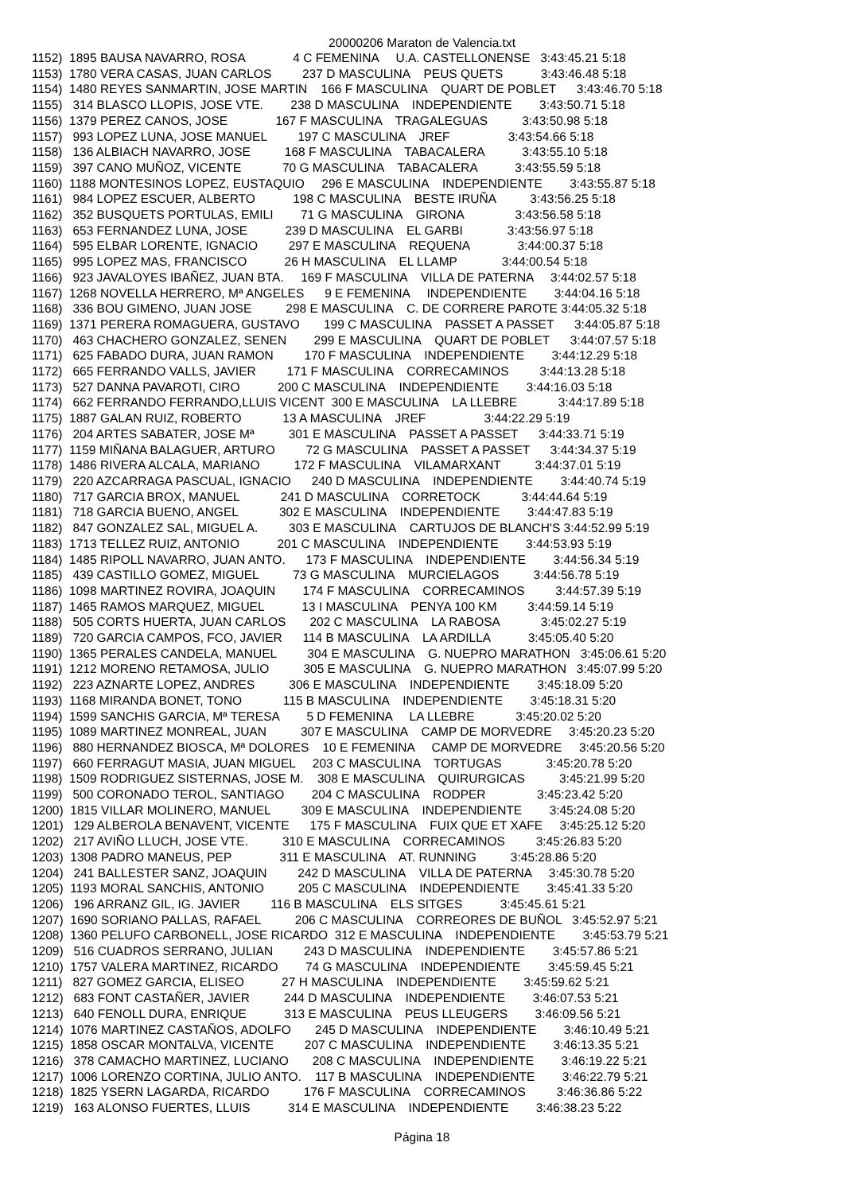20000206 Maraton de Valencia.txt
1152)  1895 BAUSA NAVARRO, ROSA              4 C FEMENINA     U.A. CASTELLONENSE   3:43:45.21 5:18
1153)  1780 VERA CASAS, JUAN CARLOS         237 D MASCULINA    PEUS QUETS           3:43:46.48 5:18
1154)  1480 REYES SANMARTIN, JOSE MARTIN    166 F MASCULINA    QUART DE POBLET      3:43:46.70 5:18
1155)   314 BLASCO LLOPIS, JOSE VTE.        238 D MASCULINA    INDEPENDIENTE        3:43:50.71 5:18
1156)  1379 PEREZ CANOS, JOSE              167 F MASCULINA    TRAGALEGUAS          3:43:50.98 5:18
1157)   993 LOPEZ LUNA, JOSE MANUEL         197 C MASCULINA    JREF                 3:43:54.66 5:18
1158)   136 ALBIACH NAVARRO, JOSE          168 F MASCULINA    TABACALERA           3:43:55.10 5:18
1159)   397 CANO MUÑOZ, VICENTE            70 G MASCULINA    TABACALERA           3:43:55.59 5:18
1160)  1188 MONTESINOS LOPEZ, EUSTAQUIO     296 E MASCULINA    INDEPENDIENTE        3:43:55.87 5:18
1161)   984 LOPEZ ESCUER, ALBERTO           198 C MASCULINA    BESTE IRUÑA          3:43:56.25 5:18
1162)   352 BUSQUETS PORTULAS, EMILI        71 G MASCULINA    GIRONA               3:43:56.58 5:18
1163)   653 FERNANDEZ LUNA, JOSE           239 D MASCULINA    EL GARBI             3:43:56.97 5:18
1164)   595 ELBAR LORENTE, IGNACIO         297 E MASCULINA    REQUENA              3:44:00.37 5:18
1165)   995 LOPEZ MAS, FRANCISCO           26 H MASCULINA    EL LLAMP             3:44:00.54 5:18
1166)   923 JAVALOYES IBAÑEZ, JUAN BTA.     169 F MASCULINA    VILLA DE PATERNA     3:44:02.57 5:18
1167)  1268 NOVELLA HERRERO, Mª ANGELES      9 E FEMENINA     INDEPENDIENTE        3:44:04.16 5:18
1168)   336 BOU GIMENO, JUAN JOSE          298 E MASCULINA    C. DE CORRERE PAROTE 3:44:05.32 5:18
1169)  1371 PERERA ROMAGUERA, GUSTAVO       199 C MASCULINA    PASSET A PASSET      3:44:05.87 5:18
1170)   463 CHACHERO GONZALEZ, SENEN        299 E MASCULINA    QUART DE POBLET      3:44:07.57 5:18
1171)   625 FABADO DURA, JUAN RAMON         170 F MASCULINA    INDEPENDIENTE        3:44:12.29 5:18
1172)   665 FERRANDO VALLS, JAVIER         171 F MASCULINA    CORRECAMINOS         3:44:13.28 5:18
1173)   527 DANNA PAVAROTI, CIRO           200 C MASCULINA    INDEPENDIENTE        3:44:16.03 5:18
1174)   662 FERRANDO FERRANDO,LLUIS VICENT  300 E MASCULINA    LA LLEBRE            3:44:17.89 5:18
1175)  1887 GALAN RUIZ, ROBERTO            13 A MASCULINA    JREF                 3:44:22.29 5:19
1176)   204 ARTES SABATER, JOSE Mª          301 E MASCULINA    PASSET A PASSET      3:44:33.71 5:19
1177)  1159 MIÑANA BALAGUER, ARTURO         72 G MASCULINA    PASSET A PASSET      3:44:34.37 5:19
1178)  1486 RIVERA ALCALA, MARIANO          172 F MASCULINA    VILAMARXANT          3:44:37.01 5:19
1179)   220 AZCARRAGA PASCUAL, IGNACIO      240 D MASCULINA    INDEPENDIENTE        3:44:40.74 5:19
1180)   717 GARCIA BROX, MANUEL            241 D MASCULINA    CORRETOCK            3:44:44.64 5:19
1181)   718 GARCIA BUENO, ANGEL            302 E MASCULINA    INDEPENDIENTE        3:44:47.83 5:19
1182)   847 GONZALEZ SAL, MIGUEL A.         303 E MASCULINA    CARTUJOS DE BLANCH'S 3:44:52.99 5:19
1183)  1713 TELLEZ RUIZ, ANTONIO           201 C MASCULINA    INDEPENDIENTE        3:44:53.93 5:19
1184)  1485 RIPOLL NAVARRO, JUAN ANTO.      173 F MASCULINA    INDEPENDIENTE        3:44:56.34 5:19
1185)   439 CASTILLO GOMEZ, MIGUEL          73 G MASCULINA    MURCIELAGOS          3:44:56.78 5:19
1186)  1098 MARTINEZ ROVIRA, JOAQUIN        174 F MASCULINA    CORRECAMINOS         3:44:57.39 5:19
1187)  1465 RAMOS MARQUEZ, MIGUEL           13 I MASCULINA    PENYA 100 KM         3:44:59.14 5:19
1188)   505 CORTS HUERTA, JUAN CARLOS       202 C MASCULINA    LA RABOSA            3:45:02.27 5:19
1189)   720 GARCIA CAMPOS, FCO, JAVIER      114 B MASCULINA    LA ARDILLA           3:45:05.40 5:20
1190)  1365 PERALES CANDELA, MANUEL         304 E MASCULINA    G. NUEPRO MARATHON   3:45:06.61 5:20
1191)  1212 MORENO RETAMOSA, JULIO          305 E MASCULINA    G. NUEPRO MARATHON   3:45:07.99 5:20
1192)   223 AZNARTE LOPEZ, ANDRES          306 E MASCULINA    INDEPENDIENTE        3:45:18.09 5:20
1193)  1168 MIRANDA BONET, TONO            115 B MASCULINA    INDEPENDIENTE        3:45:18.31 5:20
1194)  1599 SANCHIS GARCIA, Mª TERESA        5 D FEMENINA     LA LLEBRE            3:45:20.02 5:20
1195)  1089 MARTINEZ MONREAL, JUAN          307 E MASCULINA    CAMP DE MORVEDRE     3:45:20.23 5:20
1196)   880 HERNANDEZ BIOSCA, Mª DOLORES    10 E FEMENINA     CAMP DE MORVEDRE     3:45:20.56 5:20
1197)   660 FERRAGUT MASIA, JUAN MIGUEL     203 C MASCULINA    TORTUGAS             3:45:20.78 5:20
1198)  1509 RODRIGUEZ SISTERNAS, JOSE M.    308 E MASCULINA    QUIRURGICAS          3:45:21.99 5:20
1199)   500 CORONADO TEROL, SANTIAGO        204 C MASCULINA    RODPER               3:45:23.42 5:20
1200)  1815 VILLAR MOLINERO, MANUEL         309 E MASCULINA    INDEPENDIENTE        3:45:24.08 5:20
1201)   129 ALBEROLA BENAVENT, VICENTE      175 F MASCULINA    FUIX QUE ET XAFE     3:45:25.12 5:20
1202)   217 AVIÑO LLUCH, JOSE VTE.          310 E MASCULINA    CORRECAMINOS         3:45:26.83 5:20
1203)  1308 PADRO MANEUS, PEP              311 E MASCULINA    AT. RUNNING          3:45:28.86 5:20
1204)   241 BALLESTER SANZ, JOAQUIN         242 D MASCULINA    VILLA DE PATERNA     3:45:30.78 5:20
1205)  1193 MORAL SANCHIS, ANTONIO          205 C MASCULINA    INDEPENDIENTE        3:45:41.33 5:20
1206)   196 ARRANZ GIL, IG. JAVIER         116 B MASCULINA    ELS SITGES           3:45:45.61 5:21
1207)  1690 SORIANO PALLAS, RAFAEL          206 C MASCULINA    CORREORES DE BUÑOL   3:45:52.97 5:21
1208)  1360 PELUFO CARBONELL, JOSE RICARDO  312 E MASCULINA    INDEPENDIENTE        3:45:53.79 5:21
1209)   516 CUADROS SERRANO, JULIAN         243 D MASCULINA    INDEPENDIENTE        3:45:57.86 5:21
1210)  1757 VALERA MARTINEZ, RICARDO        74 G MASCULINA    INDEPENDIENTE        3:45:59.45 5:21
1211)   827 GOMEZ GARCIA, ELISEO           27 H MASCULINA    INDEPENDIENTE        3:45:59.62 5:21
1212)   683 FONT CASTAÑER, JAVIER          244 D MASCULINA    INDEPENDIENTE        3:46:07.53 5:21
1213)   640 FENOLL DURA, ENRIQUE           313 E MASCULINA    PEUS LLEUGERS        3:46:09.56 5:21
1214)  1076 MARTINEZ CASTAÑOS, ADOLFO       245 D MASCULINA    INDEPENDIENTE        3:46:10.49 5:21
1215)  1858 OSCAR MONTALVA, VICENTE         207 C MASCULINA    INDEPENDIENTE        3:46:13.35 5:21
1216)   378 CAMACHO MARTINEZ, LUCIANO       208 C MASCULINA    INDEPENDIENTE        3:46:19.22 5:21
1217)  1006 LORENZO CORTINA, JULIO ANTO.    117 B MASCULINA    INDEPENDIENTE        3:46:22.79 5:21
1218)  1825 YSERN LAGARDA, RICARDO          176 F MASCULINA    CORRECAMINOS         3:46:36.86 5:22
1219)   163 ALONSO FUERTES, LLUIS           314 E MASCULINA    INDEPENDIENTE        3:46:38.23 5:22
Página 18